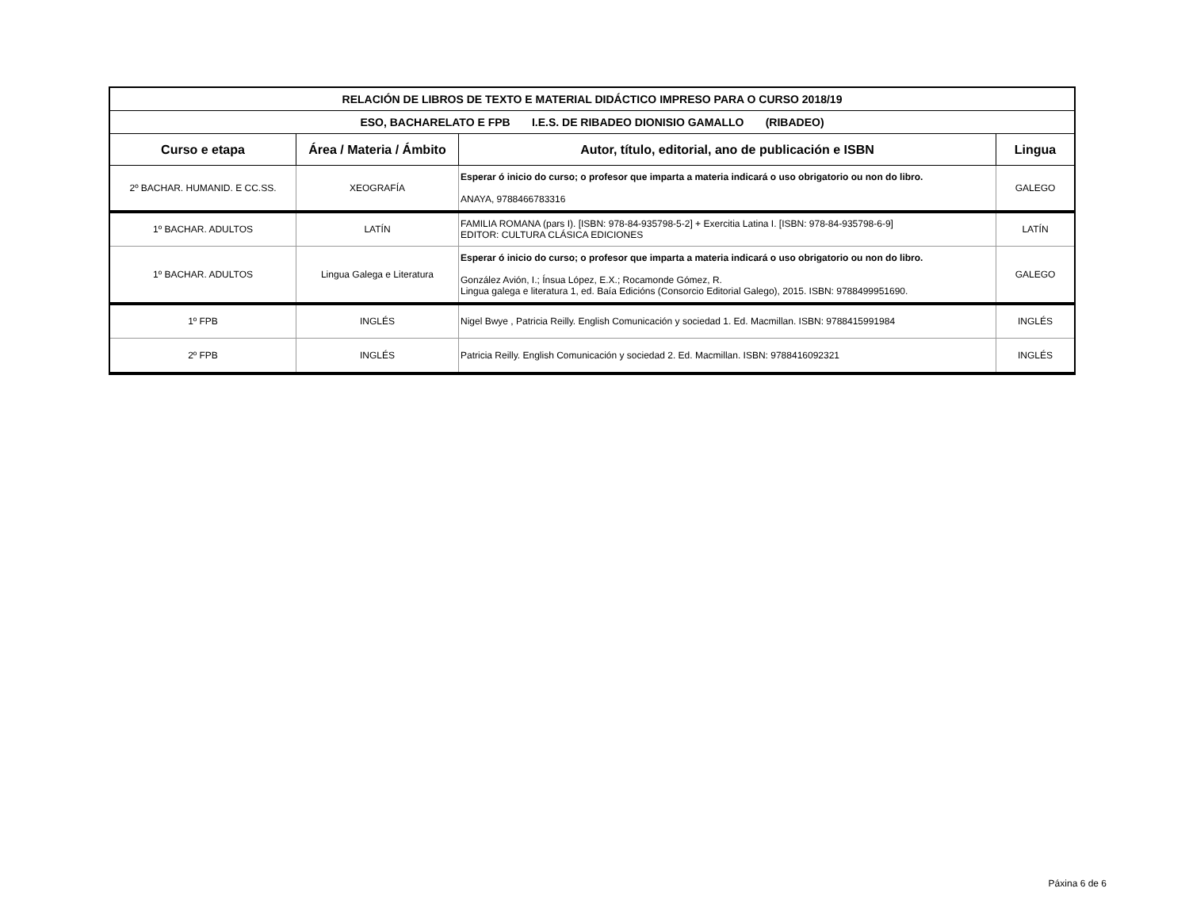| RELACIÓN DE LIBROS DE TEXTO E MATERIAL DIDÁCTICO IMPRESO PARA O CURSO 2018/19 | | | |
| ESO, BACHARELATO E FPB I.E.S. DE RIBADEO DIONISIO GAMALLO (RIBADEO) | | | |
| Curso e etapa | Área / Materia / Ámbito | Autor, título, editorial, ano de publicación e ISBN | Lingua |
| 2º BACHAR. HUMANID. E CC.SS. | XEOGRAFÍA | Esperar ó inicio do curso; o profesor que imparta a materia indicará o uso obrigatorio ou non do libro. ANAYA, 9788466783316 | GALEGO |
| 1º BACHAR. ADULTOS | LATÍN | FAMILIA ROMANA (pars I). [ISBN: 978-84-935798-5-2] + Exercitia Latina I. [ISBN: 978-84-935798-6-9] EDITOR: CULTURA CLÁSICA EDICIONES | LATÍN |
| 1º BACHAR. ADULTOS | Lingua Galega e Literatura | Esperar ó inicio do curso; o profesor que imparta a materia indicará o uso obrigatorio ou non do libro. González Avión, I.; Ínsua López, E.X.; Rocamonde Gómez, R. Lingua galega e literatura 1, ed. Baía Edicións (Consorcio Editorial Galego), 2015. ISBN: 9788499951690. | GALEGO |
| 1º FPB | INGLÉS | Nigel Bwye , Patricia Reilly. English Comunicación y sociedad 1. Ed. Macmillan. ISBN: 9788415991984 | INGLÉS |
| 2º FPB | INGLÉS | Patricia Reilly. English Comunicación y sociedad 2. Ed. Macmillan. ISBN: 9788416092321 | INGLÉS |
Páxina 6 de 6